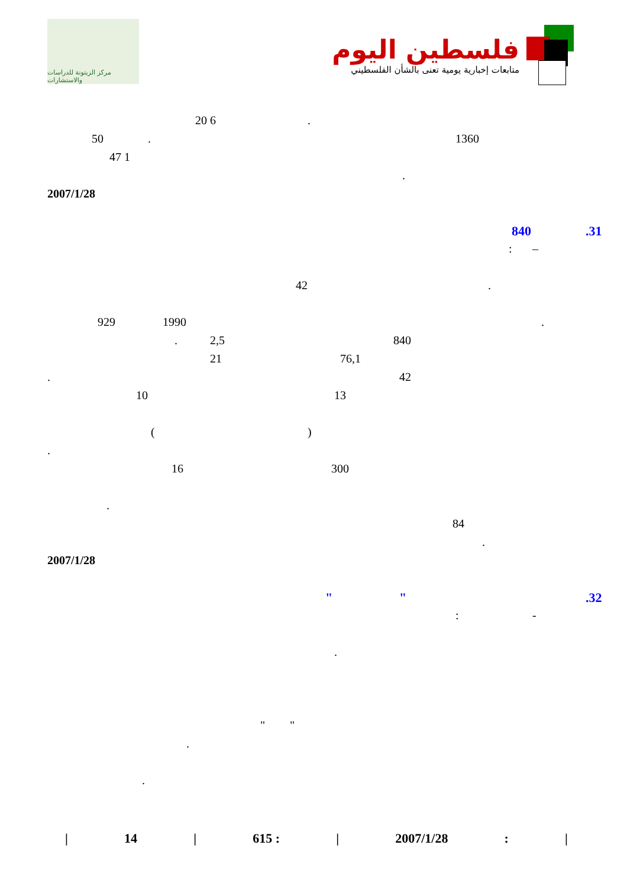مركز الزيتونة للدراسات والاستشارات
فلسطين اليوم
متابعات إخبارية يومية تعنى بالشأن الفلسطيني
20 6.
50. 1360
47 1 .
2007/1/28 840.31
: –
42.
929 1990.
. 2,5 840
21 76,1
. 42
10 13
()
. 16 300
. 84 .
2007/1/28 " ".32
: -
.
" "
.
.
| 14 | 615 : | 2007/1/28: |